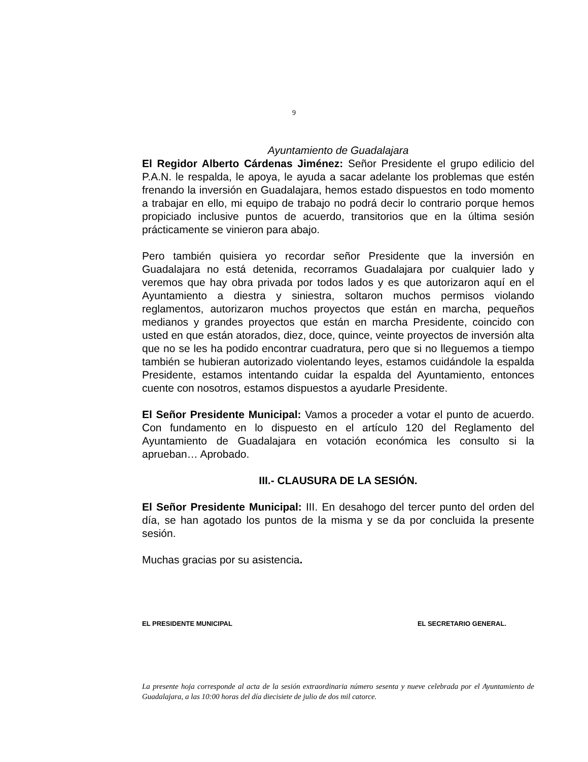9
Ayuntamiento de Guadalajara
El Regidor Alberto Cárdenas Jiménez: Señor Presidente el grupo edilicio del P.A.N. le respalda, le apoya, le ayuda a sacar adelante los problemas que estén frenando la inversión en Guadalajara, hemos estado dispuestos en todo momento a trabajar en ello, mi equipo de trabajo no podrá decir lo contrario porque hemos propiciado inclusive puntos de acuerdo, transitorios que en la última sesión prácticamente se vinieron para abajo.
Pero también quisiera yo recordar señor Presidente que la inversión en Guadalajara no está detenida, recorramos Guadalajara por cualquier lado y veremos que hay obra privada por todos lados y es que autorizaron aquí en el Ayuntamiento a diestra y siniestra, soltaron muchos permisos violando reglamentos, autorizaron muchos proyectos que están en marcha, pequeños medianos y grandes proyectos que están en marcha Presidente, coincido con usted en que están atorados, diez, doce, quince, veinte proyectos de inversión alta que no se les ha podido encontrar cuadratura, pero que si no lleguemos a tiempo también se hubieran autorizado violentando leyes, estamos cuidándole la espalda Presidente, estamos intentando cuidar la espalda del Ayuntamiento, entonces cuente con nosotros, estamos dispuestos a ayudarle Presidente.
El Señor Presidente Municipal: Vamos a proceder a votar el punto de acuerdo. Con fundamento en lo dispuesto en el artículo 120 del Reglamento del Ayuntamiento de Guadalajara en votación económica les consulto si la aprueban… Aprobado.
III.- CLAUSURA DE LA SESIÓN.
El Señor Presidente Municipal: III. En desahogo del tercer punto del orden del día, se han agotado los puntos de la misma y se da por concluida la presente sesión.
Muchas gracias por su asistencia.
EL PRESIDENTE MUNICIPAL EL SECRETARIO GENERAL.
La presente hoja corresponde al acta de la sesión extraordinaria número sesenta y nueve celebrada por el Ayuntamiento de Guadalajara, a las 10:00 horas del día diecisiete de julio de dos mil catorce.